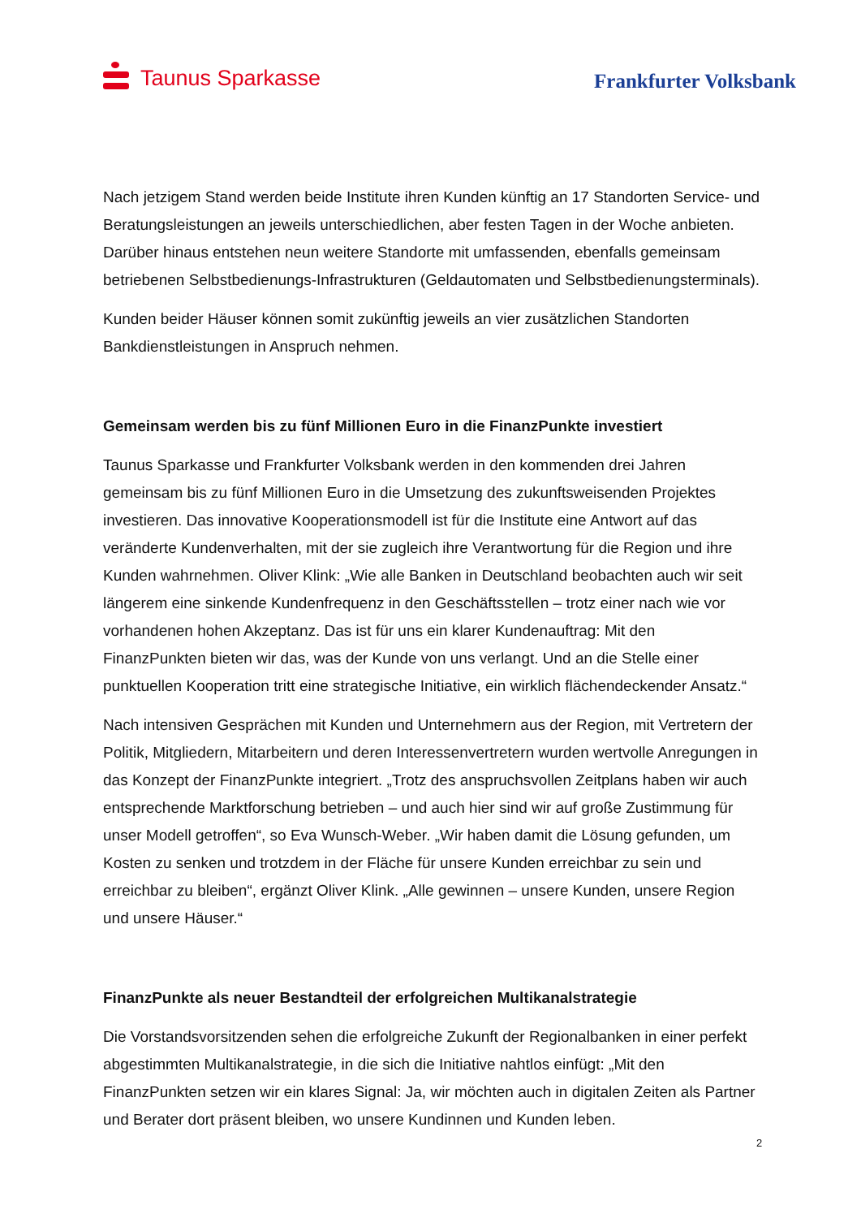Taunus Sparkasse
Frankfurter Volksbank
Nach jetzigem Stand werden beide Institute ihren Kunden künftig an 17 Standorten Service- und Beratungsleistungen an jeweils unterschiedlichen, aber festen Tagen in der Woche anbieten. Darüber hinaus entstehen neun weitere Standorte mit umfassenden, ebenfalls gemeinsam betriebenen Selbstbedienungs-Infrastrukturen (Geldautomaten und Selbstbedienungsterminals).
Kunden beider Häuser können somit zukünftig jeweils an vier zusätzlichen Standorten Bankdienstleistungen in Anspruch nehmen.
Gemeinsam werden bis zu fünf Millionen Euro in die FinanzPunkte investiert
Taunus Sparkasse und Frankfurter Volksbank werden in den kommenden drei Jahren gemeinsam bis zu fünf Millionen Euro in die Umsetzung des zukunftsweisenden Projektes investieren. Das innovative Kooperationsmodell ist für die Institute eine Antwort auf das veränderte Kundenverhalten, mit der sie zugleich ihre Verantwortung für die Region und ihre Kunden wahrnehmen. Oliver Klink: „Wie alle Banken in Deutschland beobachten auch wir seit längerem eine sinkende Kundenfrequenz in den Geschäftsstellen – trotz einer nach wie vor vorhandenen hohen Akzeptanz. Das ist für uns ein klarer Kundenauftrag: Mit den FinanzPunkten bieten wir das, was der Kunde von uns verlangt. Und an die Stelle einer punktuellen Kooperation tritt eine strategische Initiative, ein wirklich flächendeckender Ansatz.“
Nach intensiven Gesprächen mit Kunden und Unternehmern aus der Region, mit Vertretern der Politik, Mitgliedern, Mitarbeitern und deren Interessenvertretern wurden wertvolle Anregungen in das Konzept der FinanzPunkte integriert. „Trotz des anspruchsvollen Zeitplans haben wir auch entsprechende Marktforschung betrieben – und auch hier sind wir auf große Zustimmung für unser Modell getroffen“, so Eva Wunsch-Weber. „Wir haben damit die Lösung gefunden, um Kosten zu senken und trotzdem in der Fläche für unsere Kunden erreichbar zu sein und erreichbar zu bleiben“, ergänzt Oliver Klink. „Alle gewinnen – unsere Kunden, unsere Region und unsere Häuser.“
FinanzPunkte als neuer Bestandteil der erfolgreichen Multikanalstrategie
Die Vorstandsvorsitzenden sehen die erfolgreiche Zukunft der Regionalbanken in einer perfekt abgestimmten Multikanalstrategie, in die sich die Initiative nahtlos einfügt: „Mit den FinanzPunkten setzen wir ein klares Signal: Ja, wir möchten auch in digitalen Zeiten als Partner und Berater dort präsent bleiben, wo unsere Kundinnen und Kunden leben.
2